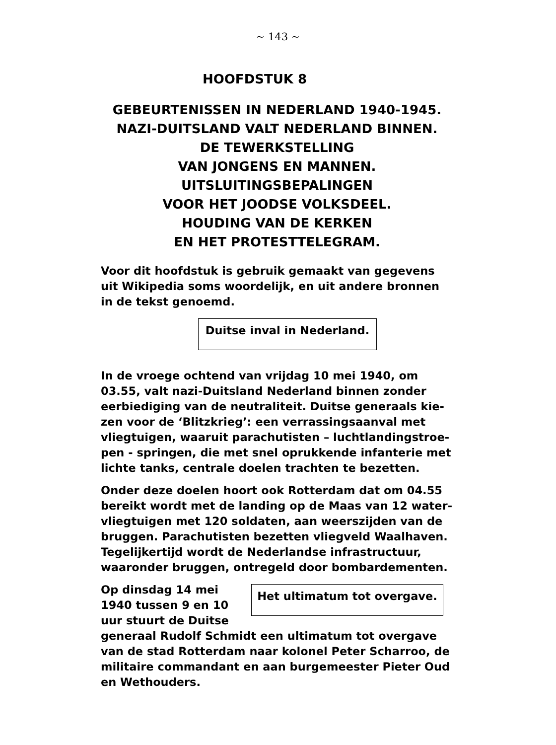~ 143 ~
HOOFDSTUK 8
GEBEURTENISSEN IN NEDERLAND 1940-1945.
NAZI-DUITSLAND VALT NEDERLAND BINNEN.
DE TEWERKSTELLING
VAN JONGENS EN MANNEN.
UITSLUITINGSBEPALINGEN
VOOR HET JOODSE VOLKSDEEL.
HOUDING VAN DE KERKEN
EN HET PROTESTTELEGRAM.
Voor dit hoofdstuk is gebruik gemaakt van gegevens uit Wikipedia soms woordelijk, en uit andere bronnen in de tekst genoemd.
Duitse inval in Nederland.
In de vroege ochtend van vrijdag 10 mei 1940, om 03.55, valt nazi-Duitsland Nederland binnen zonder eerbiediging van de neutraliteit. Duitse generaals kie-zen voor de ‘Blitzkrieg’: een verrassingsaanval met vliegtuigen, waaruit parachutisten – luchtlandingstroe-pen - springen, die met snel oprukkende infanterie met lichte tanks, centrale doelen trachten te bezetten.
Onder deze doelen hoort ook Rotterdam dat om 04.55 bereikt wordt met de landing op de Maas van 12 water-vliegtuigen met 120 soldaten, aan weerszijden van de bruggen. Parachutisten bezetten vliegveld Waalhaven. Tegelijkertijd wordt de Nederlandse infrastructuur, waaronder bruggen, ontregeld door bombardementen.
Het ultimatum tot overgave.
Op dinsdag 14 mei 1940 tussen 9 en 10 uur stuurt de Duitse generaal Rudolf Schmidt een ultimatum tot overgave van de stad Rotterdam naar kolonel Peter Scharroo, de militaire commandant en aan burgemeester Pieter Oud en Wethouders.